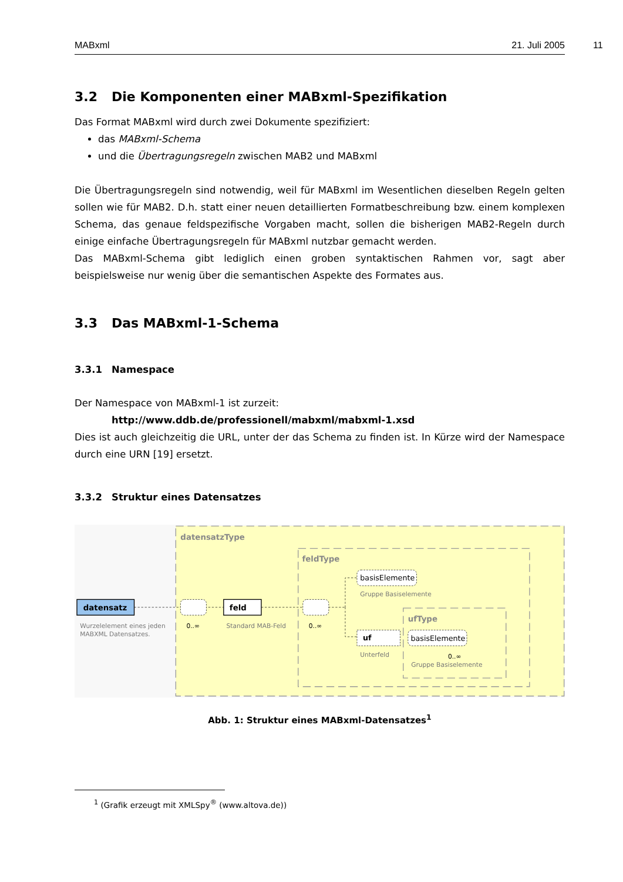MABxml 21. Juli 2005 11
3.2 Die Komponenten einer MABxml-Spezifikation
Das Format MABxml wird durch zwei Dokumente spezifiziert:
das MABxml-Schema
und die Übertragungsregeln zwischen MAB2 und MABxml
Die Übertragungsregeln sind notwendig, weil für MABxml im Wesentlichen dieselben Regeln gelten sollen wie für MAB2. D.h. statt einer neuen detaillierten Formatbeschreibung bzw. einem komplexen Schema, das genaue feldspezifische Vorgaben macht, sollen die bisherigen MAB2-Regeln durch einige einfache Übertragungsregeln für MABxml nutzbar gemacht werden.
Das MABxml-Schema gibt lediglich einen groben syntaktischen Rahmen vor, sagt aber beispielsweise nur wenig über die semantischen Aspekte des Formates aus.
3.3 Das MABxml-1-Schema
3.3.1 Namespace
Der Namespace von MABxml-1 ist zurzeit:
http://www.ddb.de/professionell/mabxml/mabxml-1.xsd
Dies ist auch gleichzeitig die URL, unter der das Schema zu finden ist. In Kürze wird der Namespace durch eine URN [19] ersetzt.
3.3.2 Struktur eines Datensatzes
datensatzType
feldType
ufType
datensatz
Wurzelelement eines jeden
MABXML Datensatzes.
0..∞
feld
Standard MAB-Feld
0..∞
basisElemente
Gruppe Basiselemente
uf
Unterfeld
basisElemente
0..∞
Gruppe Basiselemente
Abb. 1: Struktur eines MABxml-Datensatzes<sup>1</sup>
<sup>1</sup> (Grafik erzeugt mit XMLSpy<sup>®</sup> (www.altova.de))